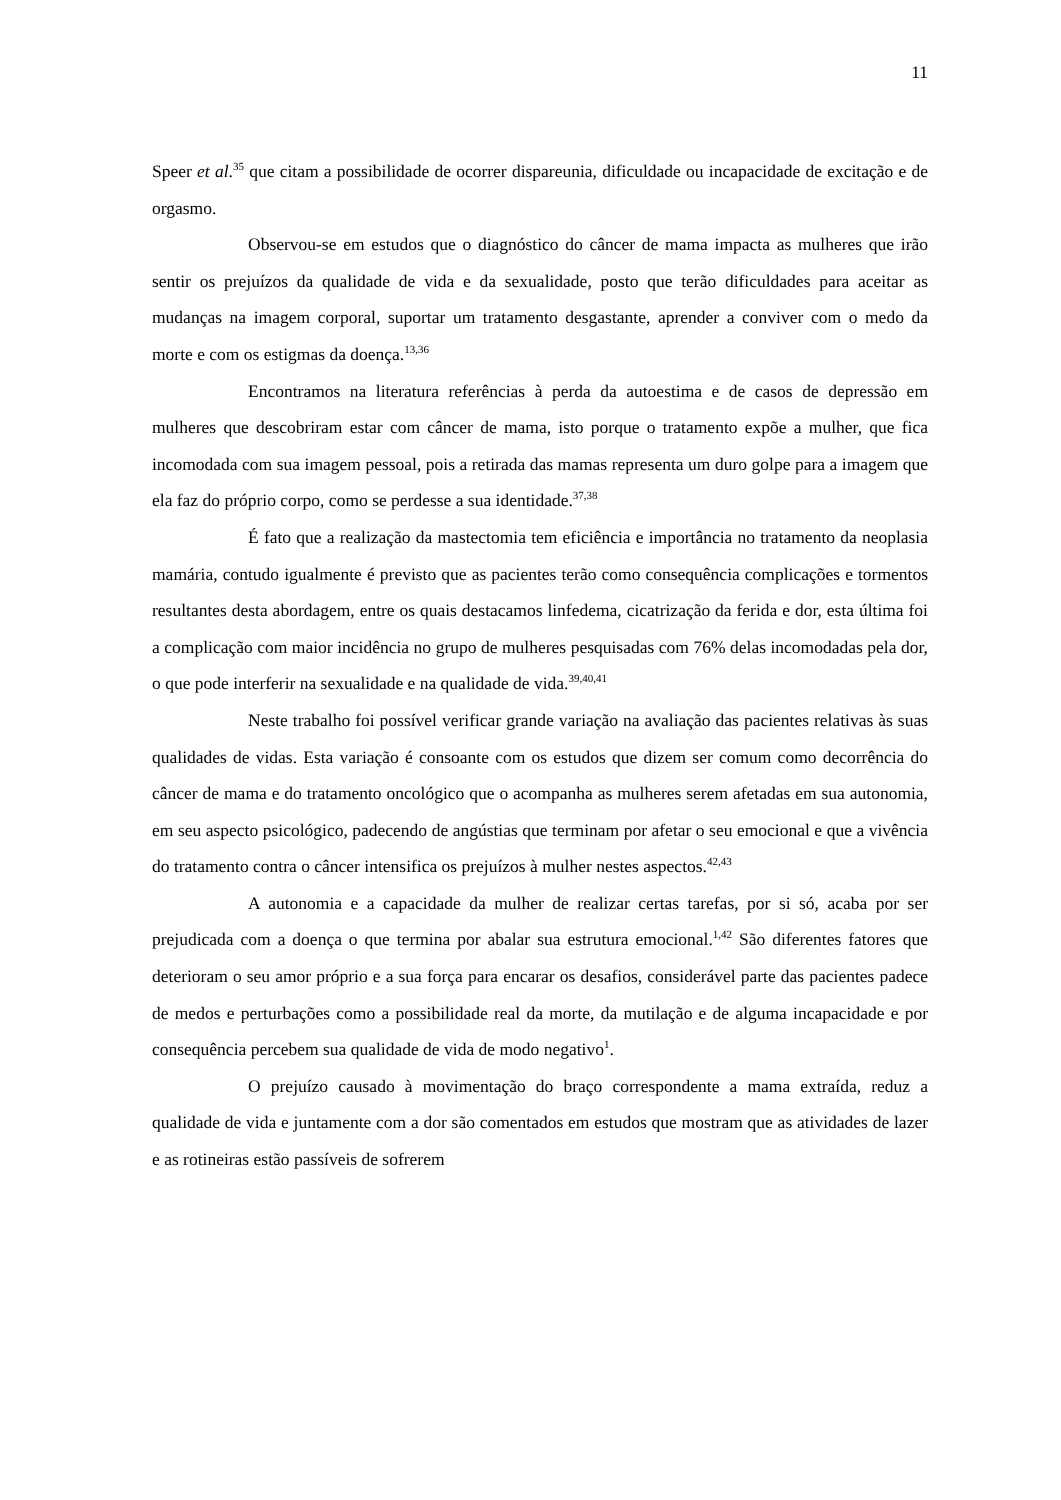11
Speer et al.<sup>35</sup> que citam a possibilidade de ocorrer dispareunia, dificuldade ou incapacidade de excitação e de orgasmo.
Observou-se em estudos que o diagnóstico do câncer de mama impacta as mulheres que irão sentir os prejuízos da qualidade de vida e da sexualidade, posto que terão dificuldades para aceitar as mudanças na imagem corporal, suportar um tratamento desgastante, aprender a conviver com o medo da morte e com os estigmas da doença.<sup>13,36</sup>
Encontramos na literatura referências à perda da autoestima e de casos de depressão em mulheres que descobriram estar com câncer de mama, isto porque o tratamento expõe a mulher, que fica incomodada com sua imagem pessoal, pois a retirada das mamas representa um duro golpe para a imagem que ela faz do próprio corpo, como se perdesse a sua identidade.<sup>37,38</sup>
É fato que a realização da mastectomia tem eficiência e importância no tratamento da neoplasia mamária, contudo igualmente é previsto que as pacientes terão como consequência complicações e tormentos resultantes desta abordagem, entre os quais destacamos linfedema, cicatrização da ferida e dor, esta última foi a complicação com maior incidência no grupo de mulheres pesquisadas com 76% delas incomodadas pela dor, o que pode interferir na sexualidade e na qualidade de vida.<sup>39,40,41</sup>
Neste trabalho foi possível verificar grande variação na avaliação das pacientes relativas às suas qualidades de vidas. Esta variação é consoante com os estudos que dizem ser comum como decorrência do câncer de mama e do tratamento oncológico que o acompanha as mulheres serem afetadas em sua autonomia, em seu aspecto psicológico, padecendo de angústias que terminam por afetar o seu emocional e que a vivência do tratamento contra o câncer intensifica os prejuízos à mulher nestes aspectos.<sup>42,43</sup>
A autonomia e a capacidade da mulher de realizar certas tarefas, por si só, acaba por ser prejudicada com a doença o que termina por abalar sua estrutura emocional.<sup>1,42</sup> São diferentes fatores que deterioram o seu amor próprio e a sua força para encarar os desafios, considerável parte das pacientes padece de medos e perturbações como a possibilidade real da morte, da mutilação e de alguma incapacidade e por consequência percebem sua qualidade de vida de modo negativo<sup>1</sup>.
O prejuízo causado à movimentação do braço correspondente a mama extraída, reduz a qualidade de vida e juntamente com a dor são comentados em estudos que mostram que as atividades de lazer e as rotineiras estão passíveis de sofrerem